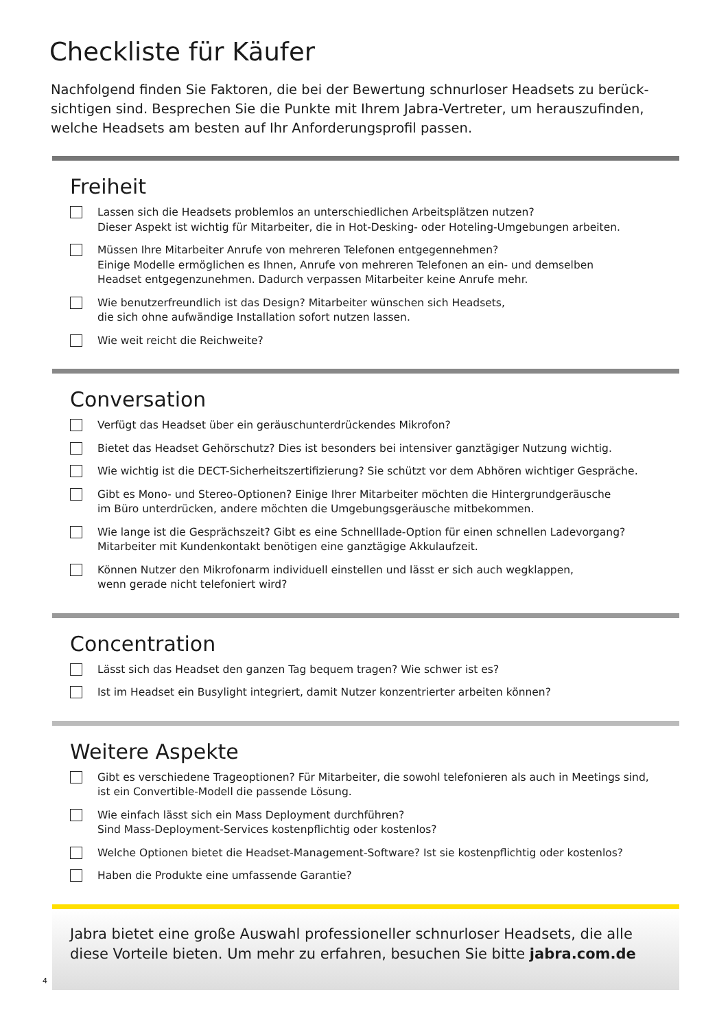Checkliste für Käufer
Nachfolgend finden Sie Faktoren, die bei der Bewertung schnurloser Headsets zu berück-sichtigen sind. Besprechen Sie die Punkte mit Ihrem Jabra-Vertreter, um herauszufinden, welche Headsets am besten auf Ihr Anforderungsprofil passen.
Freiheit
Lassen sich die Headsets problemlos an unterschiedlichen Arbeitsplätzen nutzen?
Dieser Aspekt ist wichtig für Mitarbeiter, die in Hot-Desking- oder Hoteling-Umgebungen arbeiten.
Müssen Ihre Mitarbeiter Anrufe von mehreren Telefonen entgegennehmen?
Einige Modelle ermöglichen es Ihnen, Anrufe von mehreren Telefonen an ein- und demselben
Headset entgegenzunehmen. Dadurch verpassen Mitarbeiter keine Anrufe mehr.
Wie benutzerfreundlich ist das Design? Mitarbeiter wünschen sich Headsets,
die sich ohne aufwändige Installation sofort nutzen lassen.
Wie weit reicht die Reichweite?
Conversation
Verfügt das Headset über ein geräuschunterdrückendes Mikrofon?
Bietet das Headset Gehörschutz? Dies ist besonders bei intensiver ganztägiger Nutzung wichtig.
Wie wichtig ist die DECT-Sicherheitszertifizierung? Sie schützt vor dem Abhören wichtiger Gespräche.
Gibt es Mono- und Stereo-Optionen? Einige Ihrer Mitarbeiter möchten die Hintergrundgeräusche
im Büro unterdrücken, andere möchten die Umgebungsgeräusche mitbekommen.
Wie lange ist die Gesprächszeit? Gibt es eine Schnelllade-Option für einen schnellen Ladevorgang?
Mitarbeiter mit Kundenkontakt benötigen eine ganztägige Akkulaufzeit.
Können Nutzer den Mikrofonarm individuell einstellen und lässt er sich auch wegklappen,
wenn gerade nicht telefoniert wird?
Concentration
Lässt sich das Headset den ganzen Tag bequem tragen? Wie schwer ist es?
Ist im Headset ein Busylight integriert, damit Nutzer konzentrierter arbeiten können?
Weitere Aspekte
Gibt es verschiedene Trageoptionen? Für Mitarbeiter, die sowohl telefonieren als auch in Meetings sind,
ist ein Convertible-Modell die passende Lösung.
Wie einfach lässt sich ein Mass Deployment durchführen?
Sind Mass-Deployment-Services kostenpflichtig oder kostenlos?
Welche Optionen bietet die Headset-Management-Software? Ist sie kostenpflichtig oder kostenlos?
Haben die Produkte eine umfassende Garantie?
Jabra bietet eine große Auswahl professioneller schnurloser Headsets, die alle diese Vorteile bieten. Um mehr zu erfahren, besuchen Sie bitte jabra.com.de
4